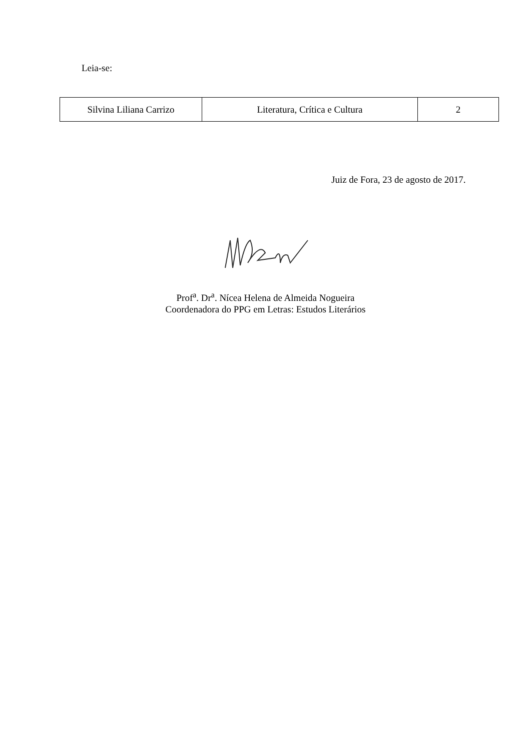Leia-se:
| Silvina Liliana Carrizo | Literatura, Crítica e Cultura | 2 |
Juiz de Fora, 23 de agosto de 2017.
Prof<sup>a</sup>. Dr<sup>a</sup>. Nícea Helena de Almeida Nogueira
Coordenadora do PPG em Letras: Estudos Literários